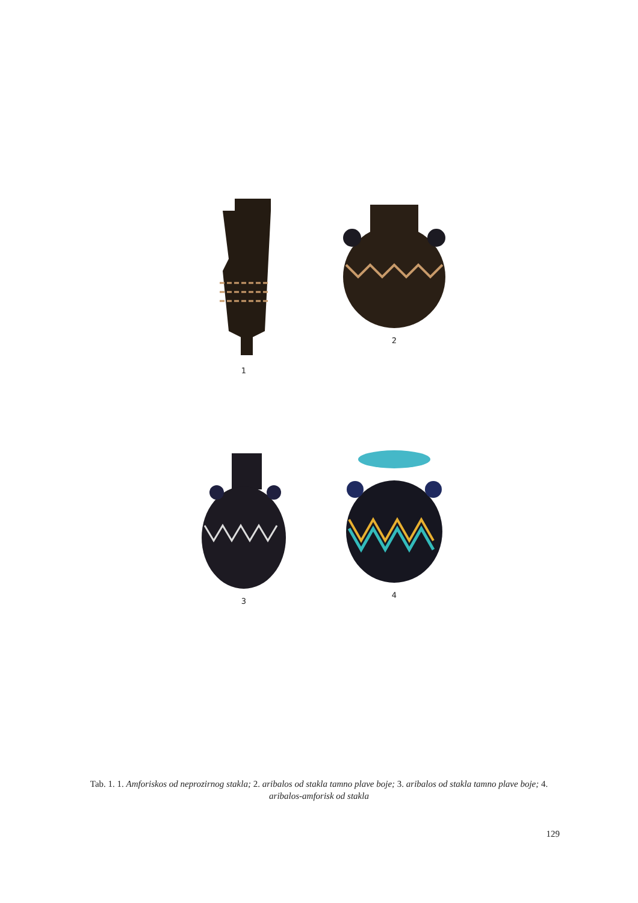1
2
3
4
Tab. 1. 1. Amforiskos od neprozirnog stakla; 2. aribalos od stakla tamno plave boje; 3. aribalos od stakla tamno plave boje; 4. aribalos-amforisk od stakla
129